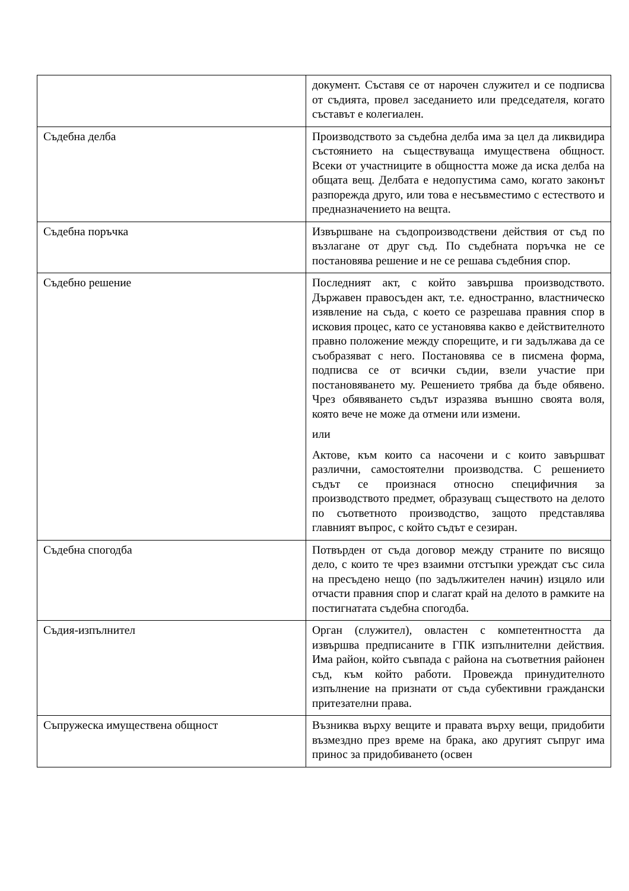| | документ. Съставя се от нарочен служител и се подписва от съдията, провел заседанието или председателя, когато съставът е колегиален. |
| Съдебна делба | Производството за съдебна делба има за цел да ликвидира състоянието на съществуваща имуществена общност. Всеки от участниците в общността може да иска делба на общата вещ. Делбата е недопустима само, когато законът разпорежда друго, или това е несъвместимо с естеството и предназначението на вещта. |
| Съдебна поръчка | Извършване на съдопроизводствени действия от съд по възлагане от друг съд. По съдебната поръчка не се постановява решение и не се решава съдебния спор. |
| Съдебно решение | Последният акт, с който завършва производството. Държавен правосъден акт, т.е. едностранно, властническо изявление на съда, с което се разрешава правния спор в исковия процес, като се установява какво е действителното правно положение между спорещите, и ги задължава да се съобразяват с него. Постановява се в писмена форма, подписва се от всички съдии, взели участие при постановяването му. Решението трябва да бъде обявено. Чрез обявяването съдът изразява външно своята воля, която вече не може да отмени или измени. или Актове, към които са насочени и с които завършват различни, самостоятелни производства. С решението съдът се произнася относно специфичния за производството предмет, образуващ съществото на делото по съответното производство, защото представлява главният въпрос, с който съдът е сезиран. |
| Съдебна спогодба | Потвърден от съда договор между страните по висящо дело, с които те чрез взаимни отстъпки уреждат със сила на пресъдено нещо (по задължителен начин) изцяло или отчасти правния спор и слагат край на делото в рамките на постигнатата съдебна спогодба. |
| Съдия-изпълнител | Орган (служител), овластен с компетентността да извършва предписаните в ГПК изпълнителни действия. Има район, който съвпада с района на съответния районен съд, към който работи. Провежда принудителното изпълнение на признати от съда субективни граждански притезателни права. |
| Съпружеска имуществена общност | Възниква върху вещите и правата върху вещи, придобити възмездно през време на брака, ако другият съпруг има принос за придобиването (освен |